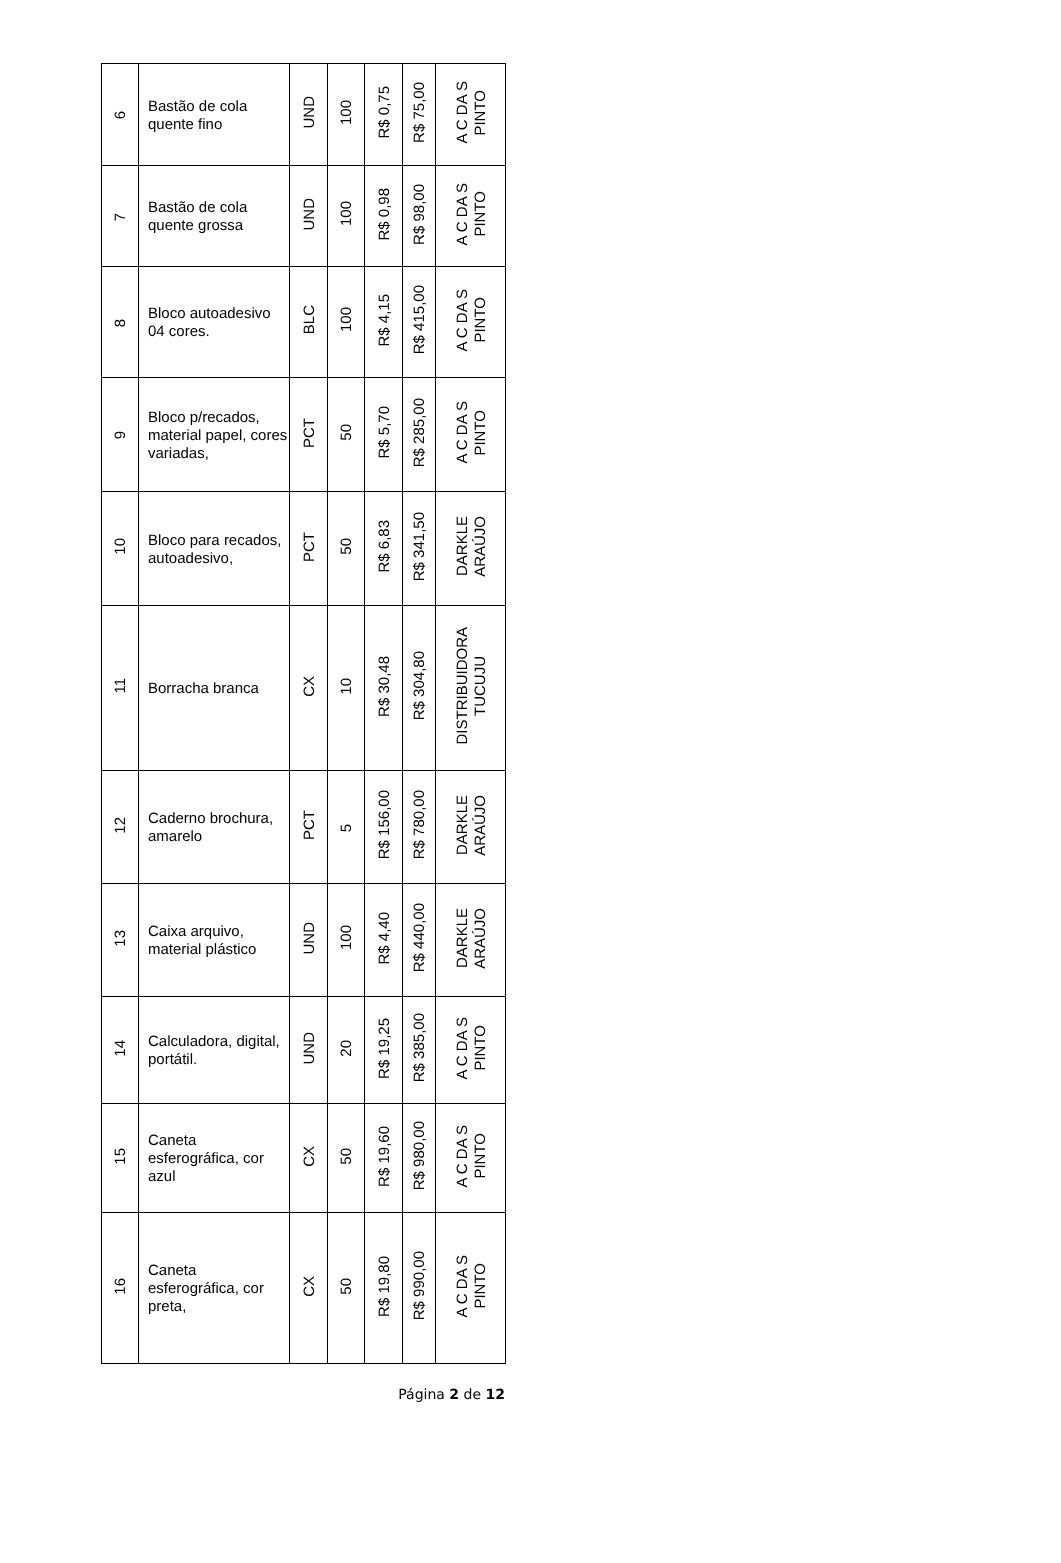| 6 | Bastão de cola quente fino | UND | 100 | R$ 0,75 | R$ 75,00 | A C DA S PINTO |
| 7 | Bastão de cola quente grossa | UND | 100 | R$ 0,98 | R$ 98,00 | A C DA S PINTO |
| 8 | Bloco autoadesivo 04 cores. | BLC | 100 | R$ 4,15 | R$ 415,00 | A C DA S PINTO |
| 9 | Bloco p/recados, material papel, cores variadas, | PCT | 50 | R$ 5,70 | R$ 285,00 | A C DA S PINTO |
| 10 | Bloco para recados, autoadesivo, | PCT | 50 | R$ 6,83 | R$ 341,50 | DARKLE ARAÚJO |
| 11 | Borracha branca | CX | 10 | R$ 30,48 | R$ 304,80 | DISTRIBUIDORA TUCUJU |
| 12 | Caderno brochura, amarelo | PCT | 5 | R$ 156,00 | R$ 780,00 | DARKLE ARAÚJO |
| 13 | Caixa arquivo, material plástico | UND | 100 | R$ 4,40 | R$ 440,00 | DARKLE ARAÚJO |
| 14 | Calculadora, digital, portátil. | UND | 20 | R$ 19,25 | R$ 385,00 | A C DA S PINTO |
| 15 | Caneta esferográfica, cor azul | CX | 50 | R$ 19,60 | R$ 980,00 | A C DA S PINTO |
| 16 | Caneta esferográfica, cor preta, | CX | 50 | R$ 19,80 | R$ 990,00 | A C DA S PINTO |
Página 2 de 12